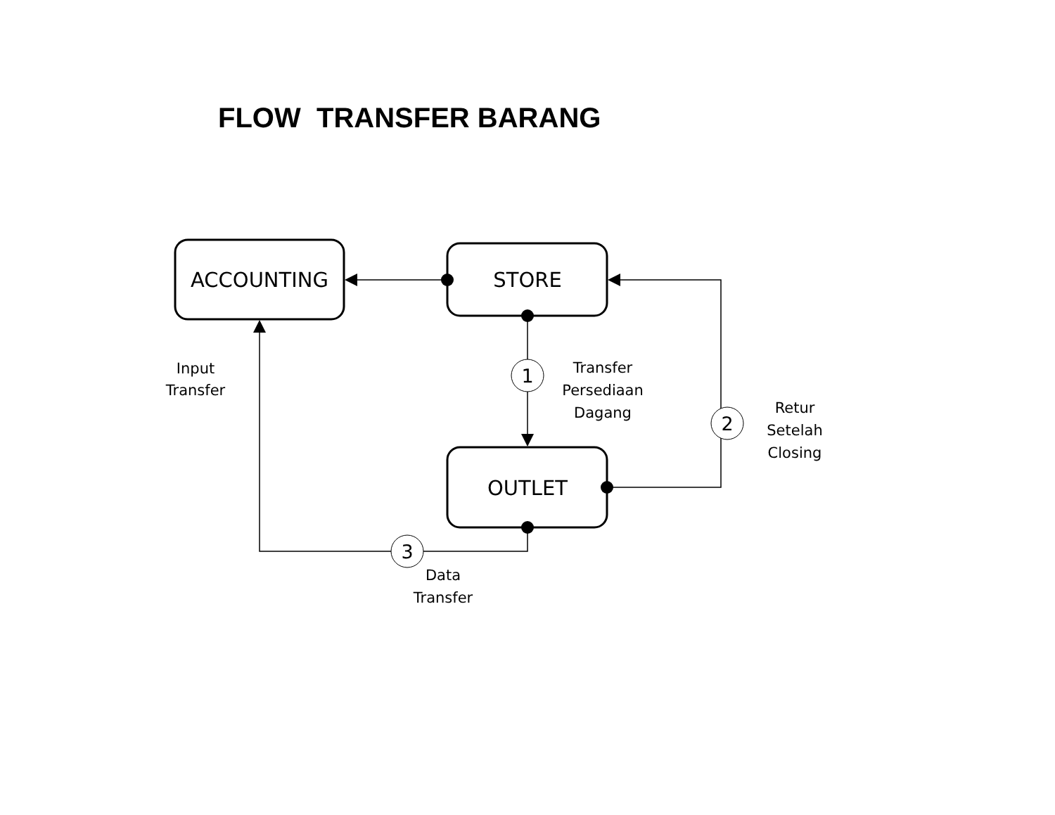FLOW TRANSFER BARANG
ACCOUNTING
STORE
OUTLET
Input
Transfer
1
Transfer
Persediaan
Dagang
2
Retur
Setelah
Closing
3
Data
Transfer